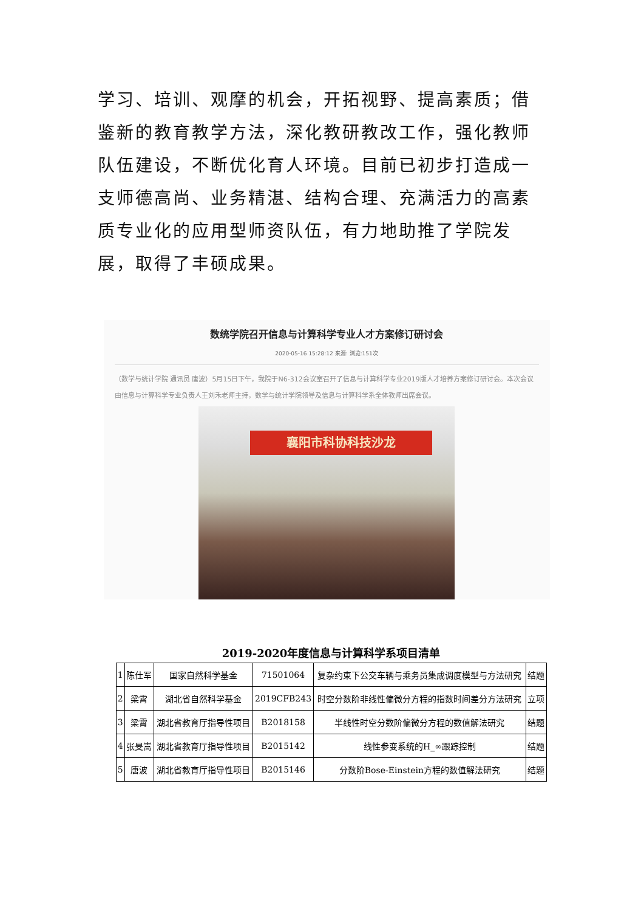学习、培训、观摩的机会，开拓视野、提高素质；借鉴新的教育教学方法，深化教研教改工作，强化教师队伍建设，不断优化育人环境。目前已初步打造成一支师德高尚、业务精湛、结构合理、充满活力的高素质专业化的应用型师资队伍，有力地助推了学院发展，取得了丰硕成果。
数统学院召开信息与计算科学专业人才方案修订研讨会
2020-05-16 15:28:12 来源: 浏览:151次
（数学与统计学院 通讯员 唐波）5月15日下午，我院于N6-312会议室召开了信息与计算科学专业2019版人才培养方案修订研讨会。本次会议由信息与计算科学专业负责人王刘禾老师主持，数学与统计学院领导及信息与计算科学系全体教师出席会议。
襄阳市科协科技沙龙
2019-2020年度信息与计算科学系项目清单
| 1 | 陈仕军 | 国家自然科学基金 | 71501064 | 复杂约束下公交车辆与乘务员集成调度模型与方法研究 | 结题 |
| 2 | 梁霄 | 湖北省自然科学基金 | 2019CFB243 | 时空分数阶非线性偏微分方程的指数时间差分方法研究 | 立项 |
| 3 | 梁霄 | 湖北省教育厅指导性项目 | B2018158 | 半线性时空分数阶偏微分方程的数值解法研究 | 结题 |
| 4 | 张旻嵩 | 湖北省教育厅指导性项目 | B2015142 | 线性参变系统的H_∞跟踪控制 | 结题 |
| 5 | 唐波 | 湖北省教育厅指导性项目 | B2015146 | 分数阶Bose-Einstein方程的数值解法研究 | 结题 |